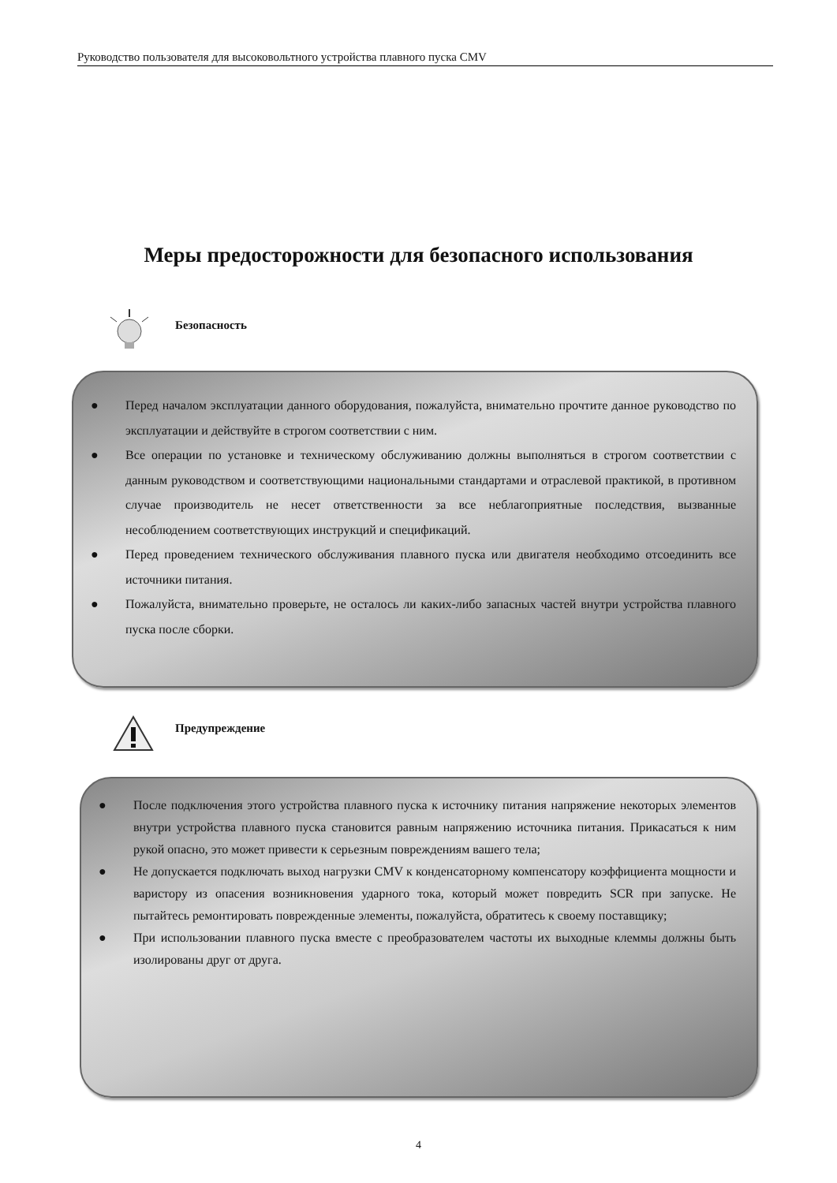Руководство пользователя для высоковольтного устройства плавного пуска CMV
Меры предосторожности для безопасного использования
Безопасность
● Перед началом эксплуатации данного оборудования, пожалуйста, внимательно прочтите данное руководство по эксплуатации и действуйте в строгом соответствии с ним.
● Все операции по установке и техническому обслуживанию должны выполняться в строгом соответствии с данным руководством и соответствующими национальными стандартами и отраслевой практикой, в противном случае производитель не несет ответственности за все неблагоприятные последствия, вызванные несоблюдением соответствующих инструкций и спецификаций.
● Перед проведением технического обслуживания плавного пуска или двигателя необходимо отсоединить все источники питания.
● Пожалуйста, внимательно проверьте, не осталось ли каких-либо запасных частей внутри устройства плавного пуска после сборки.
Предупреждение
● После подключения этого устройства плавного пуска к источнику питания напряжение некоторых элементов внутри устройства плавного пуска становится равным напряжению источника питания. Прикасаться к ним рукой опасно, это может привести к серьезным повреждениям вашего тела;
● Не допускается подключать выход нагрузки CMV к конденсаторному компенсатору коэффициента мощности и варистору из опасения возникновения ударного тока, который может повредить SCR при запуске. Не пытайтесь ремонтировать поврежденные элементы, пожалуйста, обратитесь к своему поставщику;
● При использовании плавного пуска вместе с преобразователем частоты их выходные клеммы должны быть изолированы друг от друга.
4